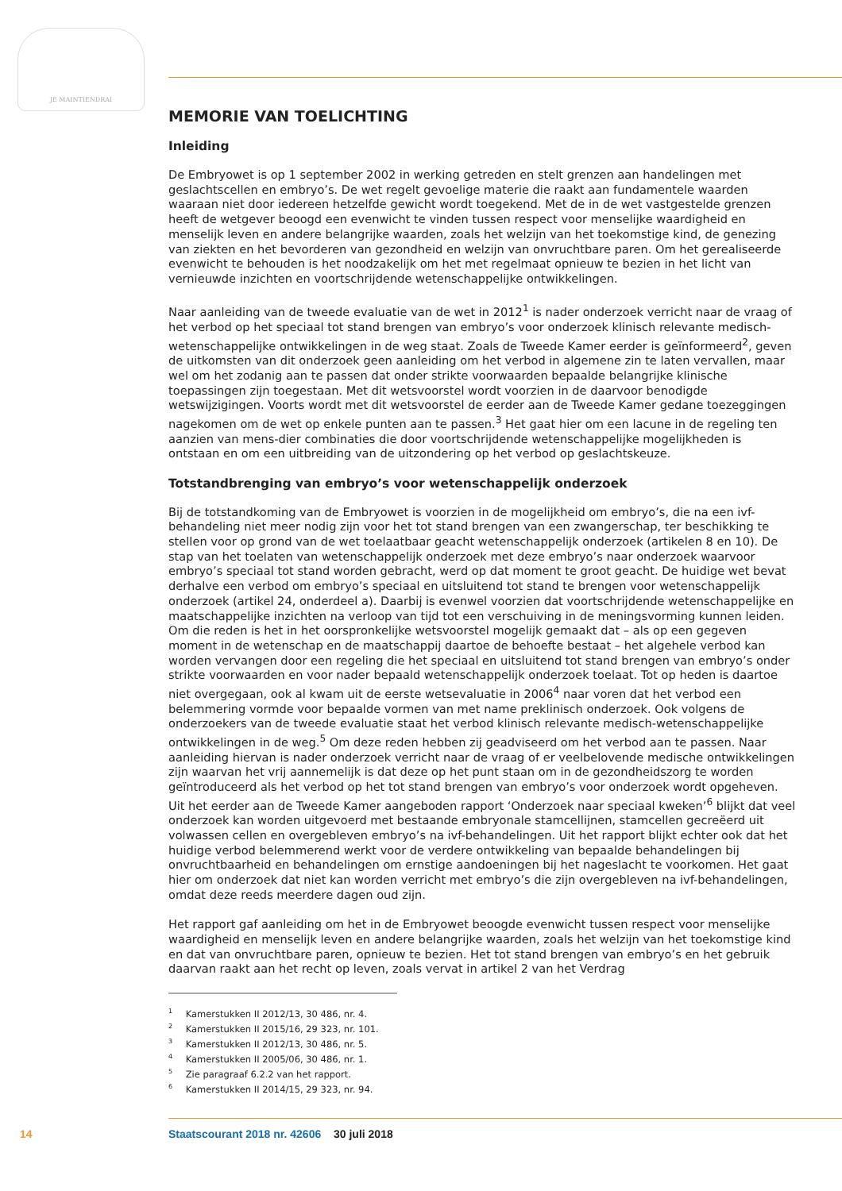JE MAINTIENDRAI
MEMORIE VAN TOELICHTING
Inleiding
De Embryowet is op 1 september 2002 in werking getreden en stelt grenzen aan handelingen met geslachtscellen en embryo’s. De wet regelt gevoelige materie die raakt aan fundamentele waarden waaraan niet door iedereen hetzelfde gewicht wordt toegekend. Met de in de wet vastgestelde grenzen heeft de wetgever beoogd een evenwicht te vinden tussen respect voor menselijke waardigheid en menselijk leven en andere belangrijke waarden, zoals het welzijn van het toekomstige kind, de genezing van ziekten en het bevorderen van gezondheid en welzijn van onvruchtbare paren. Om het gerealiseerde evenwicht te behouden is het noodzakelijk om het met regelmaat opnieuw te bezien in het licht van vernieuwde inzichten en voortschrijdende wetenschappelijke ontwikkelingen.
Naar aanleiding van de tweede evaluatie van de wet in 2012<sup>1</sup> is nader onderzoek verricht naar de vraag of het verbod op het speciaal tot stand brengen van embryo’s voor onderzoek klinisch relevante medisch-wetenschappelijke ontwikkelingen in de weg staat. Zoals de Tweede Kamer eerder is geïnformeerd<sup>2</sup>, geven de uitkomsten van dit onderzoek geen aanleiding om het verbod in algemene zin te laten vervallen, maar wel om het zodanig aan te passen dat onder strikte voorwaarden bepaalde belangrijke klinische toepassingen zijn toegestaan. Met dit wetsvoorstel wordt voorzien in de daarvoor benodigde wetswijzigingen. Voorts wordt met dit wetsvoorstel de eerder aan de Tweede Kamer gedane toezeggingen nagekomen om de wet op enkele punten aan te passen.<sup>3</sup> Het gaat hier om een lacune in de regeling ten aanzien van mens-dier combinaties die door voortschrijdende wetenschappelijke mogelijkheden is ontstaan en om een uitbreiding van de uitzondering op het verbod op geslachtskeuze.
Totstandbrenging van embryo’s voor wetenschappelijk onderzoek
Bij de totstandkoming van de Embryowet is voorzien in de mogelijkheid om embryo’s, die na een ivf-behandeling niet meer nodig zijn voor het tot stand brengen van een zwangerschap, ter beschikking te stellen voor op grond van de wet toelaatbaar geacht wetenschappelijk onderzoek (artikelen 8 en 10). De stap van het toelaten van wetenschappelijk onderzoek met deze embryo’s naar onderzoek waarvoor embryo’s speciaal tot stand worden gebracht, werd op dat moment te groot geacht. De huidige wet bevat derhalve een verbod om embryo’s speciaal en uitsluitend tot stand te brengen voor wetenschappelijk onderzoek (artikel 24, onderdeel a). Daarbij is evenwel voorzien dat voortschrijdende wetenschappelijke en maatschappelijke inzichten na verloop van tijd tot een verschuiving in de meningsvorming kunnen leiden. Om die reden is het in het oorspronkelijke wetsvoorstel mogelijk gemaakt dat – als op een gegeven moment in de wetenschap en de maatschappij daartoe de behoefte bestaat – het algehele verbod kan worden vervangen door een regeling die het speciaal en uitsluitend tot stand brengen van embryo’s onder strikte voorwaarden en voor nader bepaald wetenschappelijk onderzoek toelaat. Tot op heden is daartoe niet overgegaan, ook al kwam uit de eerste wetsevaluatie in 2006<sup>4</sup> naar voren dat het verbod een belemmering vormde voor bepaalde vormen van met name preklinisch onderzoek. Ook volgens de onderzoekers van de tweede evaluatie staat het verbod klinisch relevante medisch-wetenschappelijke ontwikkelingen in de weg.<sup>5</sup> Om deze reden hebben zij geadviseerd om het verbod aan te passen. Naar aanleiding hiervan is nader onderzoek verricht naar de vraag of er veelbelovende medische ontwikkelingen zijn waarvan het vrij aannemelijk is dat deze op het punt staan om in de gezondheidszorg te worden geïntroduceerd als het verbod op het tot stand brengen van embryo’s voor onderzoek wordt opgeheven. Uit het eerder aan de Tweede Kamer aangeboden rapport ‘Onderzoek naar speciaal kweken’<sup>6</sup> blijkt dat veel onderzoek kan worden uitgevoerd met bestaande embryonale stamcellijnen, stamcellen gecreëerd uit volwassen cellen en overgebleven embryo’s na ivf-behandelingen. Uit het rapport blijkt echter ook dat het huidige verbod belemmerend werkt voor de verdere ontwikkeling van bepaalde behandelingen bij onvruchtbaarheid en behandelingen om ernstige aandoeningen bij het nageslacht te voorkomen. Het gaat hier om onderzoek dat niet kan worden verricht met embryo’s die zijn overgebleven na ivf-behandelingen, omdat deze reeds meerdere dagen oud zijn.
Het rapport gaf aanleiding om het in de Embryowet beoogde evenwicht tussen respect voor menselijke waardigheid en menselijk leven en andere belangrijke waarden, zoals het welzijn van het toekomstige kind en dat van onvruchtbare paren, opnieuw te bezien. Het tot stand brengen van embryo’s en het gebruik daarvan raakt aan het recht op leven, zoals vervat in artikel 2 van het Verdrag
<sup>1</sup> Kamerstukken II 2012/13, 30 486, nr. 4.
<sup>2</sup> Kamerstukken II 2015/16, 29 323, nr. 101.
<sup>3</sup> Kamerstukken II 2012/13, 30 486, nr. 5.
<sup>4</sup> Kamerstukken II 2005/06, 30 486, nr. 1.
<sup>5</sup> Zie paragraaf 6.2.2 van het rapport.
<sup>6</sup> Kamerstukken II 2014/15, 29 323, nr. 94.
14 Staatscourant 2018 nr. 42606 30 juli 2018